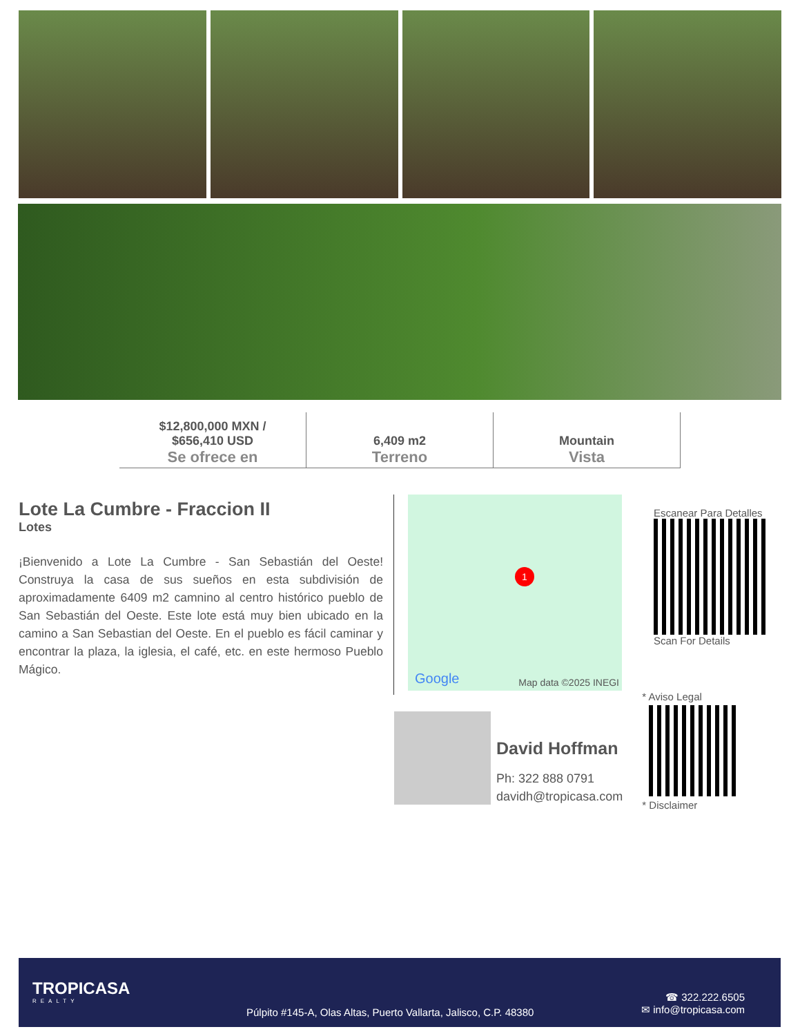| $12,800,000 MXN / $656,410 USD Se ofrece en | 6,409 m2 Terreno | Mountain Vista |
Lote La Cumbre - Fraccion II
Lotes
¡Bienvenido a Lote La Cumbre - San Sebastián del Oeste! Construya la casa de sus sueños en esta subdivisión de aproximadamente 6409 m2 camnino al centro histórico pueblo de San Sebastián del Oeste. Este lote está muy bien ubicado en la camino a San Sebastian del Oeste. En el pueblo es fácil caminar y encontrar la plaza, la iglesia, el café, etc. en este hermoso Pueblo Mágico.
1
Google Map data ©2025 INEGI
Escanear Para Detalles
Scan For Details
David Hoffman
Ph: 322 888 0791
davidh@tropicasa.com
* Aviso Legal
* Disclaimer
TROPICASA
REALTY
Púlpito #145-A, Olas Altas, Puerto Vallarta, Jalisco, C.P. 48380
☎ 322.222.6505
✉ info@tropicasa.com